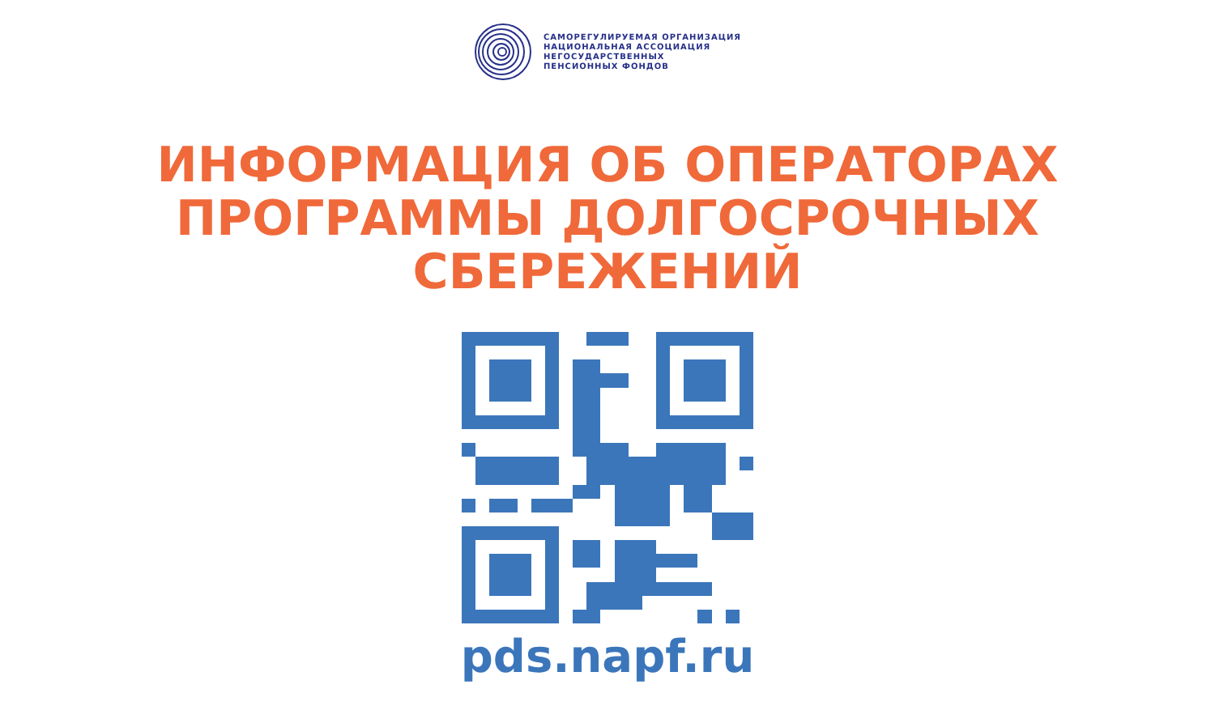САМОРЕГУЛИРУЕМАЯ ОРГАНИЗАЦИЯ
НАЦИОНАЛЬНАЯ АССОЦИАЦИЯ
НЕГОСУДАРСТВЕННЫХ
ПЕНСИОННЫХ ФОНДОВ
ИНФОРМАЦИЯ ОБ ОПЕРАТОРАХ
ПРОГРАММЫ ДОЛГОСРОЧНЫХ
СБЕРЕЖЕНИЙ
pds.napf.ru